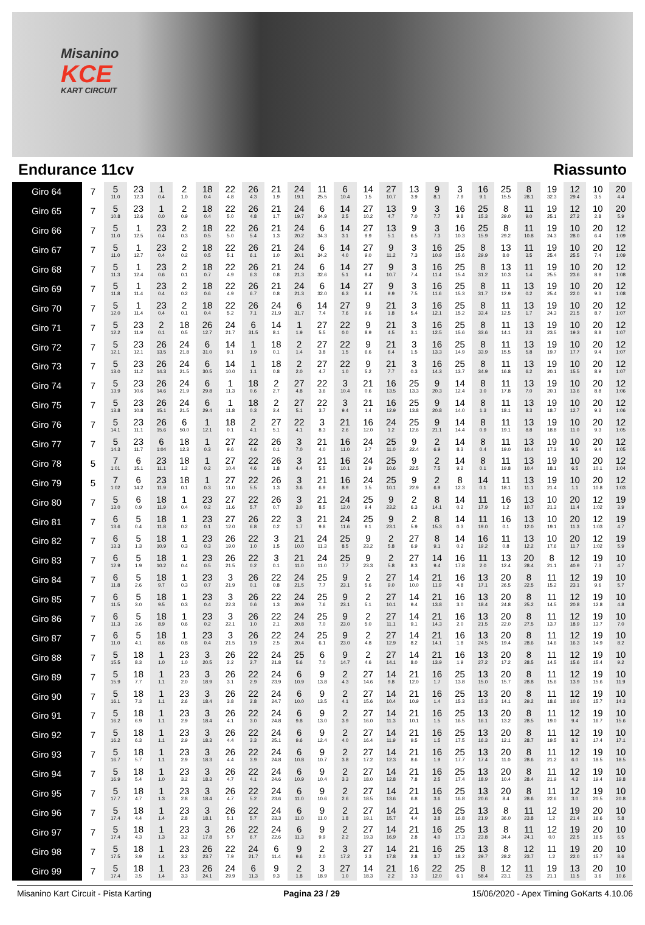Misanino
KCE
KART CIRCUIT
Endurance 11cv Riassunto
| Giro 64 | 7 | 5 11.0 | 23 12.3 | 1 0.4 | 2 1.0 | 18 0.4 | 22 4.8 | 26 4.3 | 21 1.9 | 24 19.1 | 11 25.5 | 6 10.4 | 14 1.5 | 27 10.7 | 13 3.9 | 9 8.1 | 3 7.9 | 16 9.1 | 25 15.5 | 8 28.1 | 19 32.3 | 12 29.4 | 10 3.5 | 20 4.4 |
| Giro 65 | 7 | 5 10.8 | 23 12.6 | 1 0.0 | 2 0.9 | 18 0.4 | 22 5.0 | 26 4.8 | 21 1.7 | 24 19.7 | 6 34.9 | 14 2.5 | 27 10.2 | 13 4.7 | 9 7.0 | 3 7.7 | 16 9.8 | 25 15.3 | 8 29.0 | 11 9.0 | 19 25.1 | 12 27.2 | 10 2.8 | 20 5.9 |
| Giro 66 | 7 | 5 11.0 | 1 12.5 | 23 0.4 | 2 0.3 | 18 0.5 | 22 5.0 | 26 5.4 | 21 1.3 | 24 20.2 | 6 34.3 | 14 3.1 | 27 9.9 | 13 5.1 | 9 6.5 | 3 7.3 | 16 10.3 | 25 15.9 | 8 29.2 | 11 10.8 | 19 24.3 | 10 28.0 | 20 6.4 | 12 1:09 |
| Giro 67 | 7 | 5 11.0 | 1 12.7 | 23 0.4 | 2 0.2 | 18 0.5 | 22 5.1 | 26 6.1 | 21 1.0 | 24 20.1 | 6 34.2 | 14 4.0 | 27 9.0 | 9 11.2 | 3 7.3 | 16 10.9 | 25 15.6 | 8 29.9 | 13 8.0 | 11 3.5 | 19 25.4 | 10 25.5 | 20 7.4 | 12 1:09 |
| Giro 68 | 7 | 5 11.3 | 1 12.4 | 23 0.6 | 2 0.1 | 18 0.7 | 22 4.9 | 26 6.3 | 21 0.8 | 24 21.3 | 6 32.6 | 14 5.1 | 27 8.4 | 9 10.7 | 3 7.4 | 16 11.4 | 25 15.4 | 8 31.2 | 13 10.3 | 11 1.4 | 19 25.5 | 10 23.6 | 20 8.9 | 12 1:08 |
| Giro 69 | 7 | 5 11.8 | 1 11.4 | 23 0.4 | 2 0.2 | 18 0.6 | 22 4.9 | 26 6.7 | 21 0.8 | 24 21.3 | 6 32.0 | 14 6.3 | 27 8.4 | 9 9.9 | 3 7.5 | 16 11.6 | 25 15.3 | 8 31.7 | 11 12.9 | 13 0.2 | 19 25.4 | 10 22.0 | 20 9.3 | 12 1:08 |
| Giro 70 | 7 | 5 12.0 | 1 11.4 | 23 0.4 | 2 0.1 | 18 0.4 | 22 5.2 | 26 7.1 | 24 21.9 | 6 31.7 | 14 7.4 | 27 7.6 | 9 9.6 | 21 1.8 | 3 5.4 | 16 12.1 | 25 15.2 | 8 33.4 | 11 12.5 | 13 1.7 | 19 24.3 | 10 21.5 | 20 8.7 | 12 1:07 |
| Giro 71 | 7 | 5 12.2 | 23 11.9 | 2 0.1 | 18 0.5 | 26 12.7 | 24 21.7 | 6 31.5 | 14 8.1 | 1 1.9 | 27 5.5 | 22 0.0 | 9 8.9 | 21 4.5 | 3 3.1 | 16 12.5 | 25 15.6 | 8 33.6 | 11 14.1 | 13 2.3 | 19 23.5 | 10 19.3 | 20 8.8 | 12 1:07 |
| Giro 72 | 7 | 5 12.1 | 23 12.1 | 26 13.5 | 24 21.8 | 6 31.0 | 14 9.1 | 1 1.9 | 18 0.1 | 2 1.4 | 27 3.8 | 22 1.5 | 9 6.6 | 21 6.4 | 3 1.5 | 16 13.3 | 25 14.9 | 8 33.9 | 11 15.5 | 13 5.8 | 19 19.7 | 10 17.7 | 20 9.4 | 12 1:07 |
| Giro 73 | 7 | 5 13.0 | 23 11.2 | 26 14.3 | 24 21.5 | 6 30.5 | 14 10.0 | 1 1.1 | 18 0.8 | 2 2.0 | 27 4.7 | 22 1.0 | 9 5.2 | 21 7.7 | 3 0.3 | 16 14.3 | 25 13.7 | 8 34.9 | 11 16.8 | 13 6.2 | 19 20.1 | 10 15.5 | 20 8.9 | 12 1:07 |
| Giro 74 | 7 | 5 13.9 | 23 10.6 | 26 14.6 | 24 21.9 | 6 29.8 | 1 11.3 | 18 0.6 | 2 2.7 | 27 4.8 | 22 3.6 | 3 10.4 | 21 0.6 | 16 13.5 | 25 13.3 | 9 20.3 | 14 12.4 | 8 3.0 | 11 17.8 | 13 7.0 | 19 20.1 | 10 13.6 | 20 8.8 | 12 1:06 |
| Giro 75 | 7 | 5 13.8 | 23 10.8 | 26 15.1 | 24 21.5 | 6 29.4 | 1 11.8 | 18 0.3 | 2 3.4 | 27 5.1 | 22 3.7 | 3 9.4 | 21 1.4 | 16 12.9 | 25 13.8 | 9 20.8 | 14 14.0 | 8 1.3 | 11 18.1 | 13 8.3 | 19 18.7 | 10 12.7 | 20 9.3 | 12 1:06 |
| Giro 76 | 7 | 5 14.1 | 23 11.1 | 26 15.6 | 6 50.0 | 1 12.1 | 18 0.1 | 2 4.1 | 27 5.1 | 22 4.1 | 3 8.3 | 21 2.6 | 16 12.0 | 24 1.2 | 25 12.6 | 9 21.1 | 14 14.4 | 8 0.9 | 11 19.1 | 13 8.8 | 19 18.8 | 10 11.0 | 20 9.3 | 12 1:05 |
| Giro 77 | 7 | 5 14.3 | 23 11.7 | 6 1:04 | 18 12.3 | 1 0.3 | 27 9.6 | 22 4.6 | 26 0.1 | 3 7.0 | 21 4.0 | 16 11.0 | 24 2.7 | 25 11.0 | 9 22.4 | 2 6.9 | 14 8.3 | 8 0.4 | 11 19.0 | 13 10.4 | 19 17.3 | 10 9.5 | 20 9.4 | 12 1:05 |
| Giro 78 | 5 | 7 1:01 | 6 15.1 | 23 11.1 | 18 1.2 | 1 0.2 | 27 10.4 | 22 4.6 | 26 1.8 | 3 4.4 | 21 5.5 | 16 10.1 | 24 2.9 | 25 10.6 | 9 22.5 | 2 7.5 | 14 9.2 | 8 0.1 | 11 19.8 | 13 10.4 | 19 18.1 | 10 6.5 | 20 10.1 | 12 1:04 |
| Giro 79 | 5 | 7 1:02 | 6 14.2 | 23 11.9 | 18 0.1 | 1 0.3 | 27 11.0 | 22 5.5 | 26 1.3 | 3 3.6 | 21 6.9 | 16 8.9 | 24 3.5 | 25 10.1 | 9 22.9 | 2 6.9 | 8 12.3 | 14 0.1 | 11 18.1 | 13 11.1 | 19 21.4 | 10 1.1 | 20 10.8 | 12 1:03 |
| Giro 80 | 7 | 5 13.0 | 6 0.9 | 18 11.9 | 1 0.4 | 23 0.2 | 27 11.6 | 22 5.7 | 26 0.7 | 3 3.0 | 21 8.5 | 24 12.0 | 25 9.4 | 9 23.2 | 2 6.3 | 8 14.1 | 14 0.2 | 11 17.9 | 16 1.2 | 13 10.7 | 10 21.3 | 20 11.4 | 12 1:02 | 19 3.9 |
| Giro 81 | 7 | 6 13.6 | 5 0.4 | 18 11.8 | 1 0.2 | 23 0.1 | 27 12.0 | 26 6.8 | 22 0.2 | 3 1.7 | 21 9.8 | 24 11.6 | 25 9.1 | 9 23.1 | 2 5.9 | 8 15.3 | 14 0.3 | 11 19.0 | 16 0.1 | 13 12.0 | 10 19.1 | 20 11.3 | 12 1:03 | 19 4.7 |
| Giro 82 | 7 | 6 13.3 | 5 1.3 | 18 10.9 | 1 0.3 | 23 0.3 | 26 19.0 | 22 1.0 | 3 1.5 | 21 10.0 | 24 11.3 | 25 8.5 | 9 23.2 | 2 5.8 | 27 6.9 | 8 9.1 | 14 0.2 | 16 19.2 | 11 0.8 | 13 12.2 | 10 17.6 | 20 11.7 | 12 1:02 | 19 5.9 |
| Giro 83 | 7 | 6 12.9 | 5 1.9 | 18 10.2 | 1 0.4 | 23 0.5 | 26 21.5 | 22 0.2 | 3 0.1 | 21 11.0 | 24 11.0 | 25 7.7 | 9 23.3 | 2 5.8 | 27 8.3 | 14 9.4 | 16 17.8 | 11 2.0 | 13 12.4 | 20 28.4 | 8 21.1 | 12 40.9 | 19 7.3 | 10 4.7 |
| Giro 84 | 7 | 6 11.8 | 5 2.6 | 18 9.7 | 1 0.3 | 23 0.7 | 3 21.9 | 26 0.1 | 22 0.8 | 24 21.5 | 25 7.7 | 9 23.1 | 2 5.6 | 27 9.0 | 14 10.0 | 21 11.9 | 16 4.8 | 13 17.1 | 20 26.5 | 8 22.5 | 11 15.2 | 12 23.1 | 19 9.6 | 10 5.7 |
| Giro 85 | 7 | 6 11.5 | 5 3.0 | 18 9.5 | 1 0.3 | 23 0.4 | 3 22.3 | 26 0.6 | 22 1.3 | 24 20.9 | 25 7.6 | 9 23.1 | 2 5.1 | 27 10.1 | 14 9.4 | 21 13.8 | 16 3.0 | 13 18.4 | 20 24.8 | 8 25.2 | 11 14.5 | 12 20.8 | 19 12.8 | 10 4.8 |
| Giro 86 | 7 | 6 11.3 | 5 3.6 | 18 8.9 | 1 0.6 | 23 0.2 | 3 22.1 | 26 1.0 | 22 2.1 | 24 20.8 | 25 7.0 | 9 23.0 | 2 5.0 | 27 11.1 | 14 9.1 | 21 14.3 | 16 2.0 | 13 21.5 | 20 22.0 | 8 27.5 | 11 13.7 | 12 18.9 | 19 13.7 | 10 7.0 |
| Giro 87 | 7 | 6 11.0 | 5 4.1 | 18 8.6 | 1 0.8 | 23 0.4 | 3 21.5 | 26 1.9 | 22 2.5 | 24 20.4 | 25 6.1 | 9 23.0 | 2 4.8 | 27 12.9 | 14 8.2 | 21 14.1 | 16 1.8 | 13 24.5 | 20 19.4 | 8 28.6 | 11 14.6 | 12 16.3 | 19 14.9 | 10 8.2 |
| Giro 88 | 7 | 5 15.5 | 18 8.3 | 1 1.0 | 23 1.0 | 3 20.5 | 26 2.2 | 22 2.7 | 24 21.8 | 25 5.6 | 6 7.0 | 9 14.7 | 2 4.6 | 27 14.1 | 14 8.0 | 21 13.9 | 16 1.9 | 13 27.2 | 20 17.2 | 8 28.5 | 11 14.5 | 12 15.6 | 19 15.4 | 10 9.2 |
| Giro 89 | 7 | 5 15.9 | 18 7.7 | 1 1.1 | 23 2.0 | 3 18.9 | 26 3.1 | 22 2.9 | 24 23.9 | 6 10.9 | 9 13.8 | 2 4.3 | 27 14.6 | 14 9.8 | 21 12.0 | 16 1.7 | 25 13.8 | 13 15.0 | 20 15.7 | 8 28.8 | 11 15.6 | 12 13.9 | 19 15.6 | 10 11.9 |
| Giro 90 | 7 | 5 16.1 | 18 7.3 | 1 1.1 | 23 2.6 | 3 18.4 | 26 3.8 | 22 2.8 | 24 24.7 | 6 10.0 | 9 13.5 | 2 4.1 | 27 15.6 | 14 10.4 | 21 10.9 | 16 1.4 | 25 15.3 | 13 15.3 | 20 14.1 | 8 29.2 | 11 18.6 | 12 10.6 | 19 15.7 | 10 14.3 |
| Giro 91 | 7 | 5 16.2 | 18 6.9 | 1 1.1 | 23 2.9 | 3 18.4 | 26 4.1 | 22 3.0 | 24 24.8 | 6 9.8 | 9 13.0 | 2 3.9 | 27 16.0 | 14 11.3 | 21 10.1 | 16 1.5 | 25 16.5 | 13 16.1 | 20 13.2 | 8 28.5 | 11 19.0 | 12 9.4 | 19 16.7 | 10 15.6 |
| Giro 92 | 7 | 5 16.2 | 18 6.3 | 1 1.1 | 23 2.9 | 3 18.3 | 26 4.4 | 22 3.3 | 24 25.1 | 6 9.6 | 9 12.4 | 2 4.0 | 27 16.4 | 14 11.9 | 21 9.5 | 16 1.5 | 25 17.5 | 13 16.3 | 20 12.1 | 8 28.7 | 11 19.5 | 12 8.3 | 19 17.4 | 10 17.1 |
| Giro 93 | 7 | 5 16.7 | 18 5.7 | 1 1.1 | 23 2.9 | 3 18.3 | 26 4.4 | 22 3.9 | 24 24.8 | 6 10.8 | 9 10.7 | 2 3.8 | 27 17.2 | 14 12.3 | 21 8.6 | 16 1.9 | 25 17.7 | 13 17.4 | 20 11.0 | 8 28.6 | 11 21.2 | 12 6.0 | 19 18.5 | 10 18.5 |
| Giro 94 | 7 | 5 16.9 | 18 5.4 | 1 1.0 | 23 3.2 | 3 18.3 | 26 4.7 | 22 4.1 | 24 24.6 | 6 10.9 | 9 10.4 | 2 3.3 | 27 18.0 | 14 12.8 | 21 7.8 | 16 2.5 | 25 17.4 | 13 18.9 | 20 10.4 | 8 28.4 | 11 21.9 | 12 4.3 | 19 19.4 | 10 19.8 |
| Giro 95 | 7 | 5 17.7 | 18 4.7 | 1 1.3 | 23 2.8 | 3 18.4 | 26 4.7 | 22 5.2 | 24 23.6 | 6 11.0 | 9 10.6 | 2 2.6 | 27 18.5 | 14 13.6 | 21 6.8 | 16 3.6 | 25 16.8 | 13 20.6 | 20 8.4 | 8 28.6 | 11 22.6 | 12 3.0 | 19 20.5 | 10 20.8 |
| Giro 96 | 7 | 5 17.4 | 18 4.4 | 1 1.4 | 23 2.8 | 3 18.1 | 26 5.1 | 22 5.7 | 24 23.3 | 6 11.0 | 9 11.0 | 2 1.8 | 27 19.1 | 14 15.7 | 21 4.4 | 16 3.8 | 25 16.8 | 13 21.9 | 8 36.0 | 11 23.8 | 12 1.2 | 19 21.4 | 20 16.6 | 10 5.8 |
| Giro 97 | 7 | 5 17.4 | 18 4.3 | 1 1.3 | 23 3.2 | 3 17.8 | 26 5.7 | 22 6.7 | 24 22.6 | 6 11.3 | 9 9.9 | 2 2.2 | 27 19.3 | 14 16.9 | 21 2.8 | 16 4.0 | 25 17.3 | 13 23.8 | 8 34.4 | 11 24.1 | 12 0.0 | 19 22.5 | 20 16.5 | 10 6.5 |
| Giro 98 | 7 | 5 17.5 | 18 3.9 | 1 1.4 | 23 3.2 | 26 23.7 | 22 7.9 | 24 21.7 | 6 11.4 | 9 9.6 | 2 2.0 | 3 17.2 | 27 2.3 | 14 17.8 | 21 2.8 | 16 3.7 | 25 18.2 | 13 29.7 | 8 28.2 | 12 23.7 | 11 1.2 | 19 22.0 | 20 15.7 | 10 8.6 |
| Giro 99 | 7 | 5 17.4 | 18 3.5 | 1 1.4 | 23 3.3 | 26 24.1 | 24 29.9 | 6 11.3 | 9 9.3 | 2 1.8 | 3 18.9 | 27 1.0 | 14 18.3 | 21 2.2 | 16 3.3 | 22 12.0 | 25 6.1 | 8 58.4 | 12 23.1 | 11 2.5 | 19 21.1 | 13 11.5 | 20 3.6 | 10 10.6 |
Misanino Kart Circuit - Pista Karting Pagina 23 / 29 15/06/2020 - Apex Timing GoKarts 4.10.06